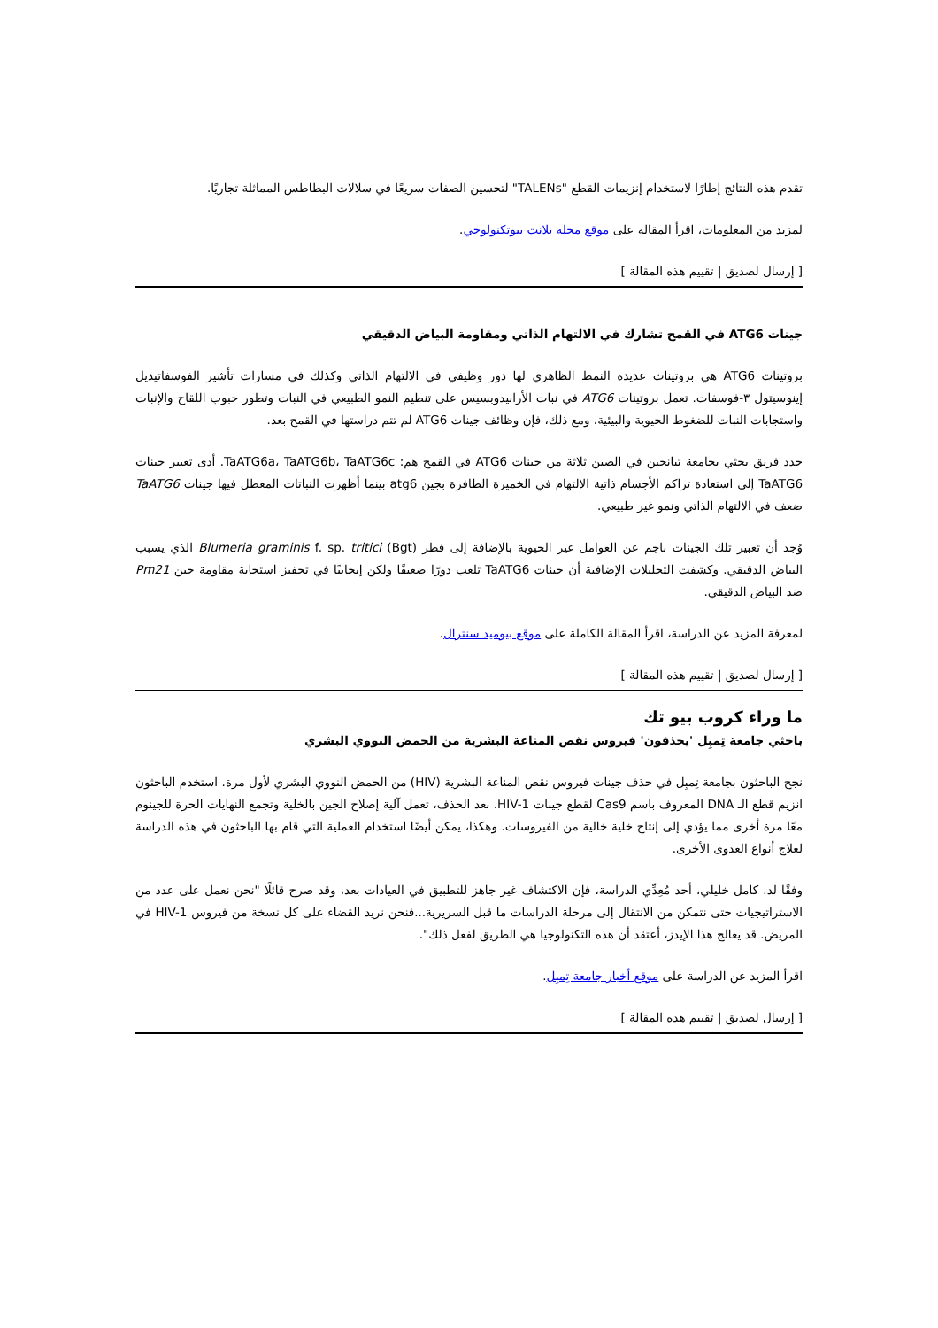تقدم هذه النتائج إطارًا لاستخدام إنزيمات القطع "TALENs" لتحسين الصفات سريعًا في سلالات البطاطس المماثلة تجاريًا.
لمزيد من المعلومات، اقرأ المقالة على موقع مجلة بلانت بيوتكنولوجي.
[ إرسال لصديق | تقييم هذه المقالة ]
جينات ATG6 في القمح تشارك في الالتهام الذاتي ومقاومة البياض الدقيقي
بروتينات ATG6 هي بروتينات عديدة النمط الظاهري لها دور وظيفي في الالتهام الذاتي وكذلك في مسارات تأشير الفوسفاتيديل إينوسيتول ٣-فوسفات. تعمل بروتينات ATG6 في نبات الأرابيدوبسيس على تنظيم النمو الطبيعي في النبات وتطور حبوب اللقاح والإنبات واستجابات النبات للضغوط الحيوية والبيئية، ومع ذلك، فإن وظائف جينات ATG6 لم تتم دراستها في القمح بعد.
حدد فريق بحثي بجامعة تيانجين في الصين ثلاثة من جينات ATG6 في القمح هم: TaATG6a، TaATG6b، TaATG6c. أدى تعبير جينات TaATG6 إلى استعادة تراكم الأجسام ذاتية الالتهام في الخميرة الطافرة بجين atg6 بينما أظهرت النباتات المعطل فيها جينات TaATG6 ضعف في الالتهام الذاتي ونمو غير طبيعي.
وُجد أن تعبير تلك الجينات ناجم عن العوامل غير الحيوية بالإضافة إلى فطر (Bgt) Blumeria graminis f. sp. tritici الذي يسبب البياض الدقيقي. وكشفت التحليلات الإضافية أن جينات TaATG6 تلعب دورًا ضعيفًا ولكن إيجابيًا في تحفيز استجابة مقاومة جين Pm21 ضد البياض الدقيقي.
لمعرفة المزيد عن الدراسة، اقرأ المقالة الكاملة على موقع بيوميد سنترال.
[ إرسال لصديق | تقييم هذه المقالة ]
ما وراء كروب بيو تك
باحثي جامعة تِمبِل 'يحذفون' فيروس نقص المناعة البشرية من الحمض النووي البشري
نجح الباحثون بجامعة تِمبِل في حذف جينات فيروس نقص المناعة البشرية (HIV) من الحمض النووي البشري لأول مرة. استخدم الباحثون انزيم قطع الـ DNA المعروف باسم Cas9 لقطع جينات HIV-1. بعد الحذف، تعمل آلية إصلاح الجين بالخلية وتجمع النهايات الحرة للجينوم معًا مرة أخرى مما يؤدي إلى إنتاج خلية خالية من الفيروسات. وهكذا، يمكن أيضًا استخدام العملية التي قام بها الباحثون في هذه الدراسة لعلاج أنواع العدوى الأخرى.
وفقًا لد. كامل خليلي، أحد مُعِدِّي الدراسة، فإن الاكتشاف غير جاهز للتطبيق في العيادات بعد، وقد صرح قائلًا "نحن نعمل على عدد من الاستراتيجيات حتى نتمكن من الانتقال إلى مرحلة الدراسات ما قبل السريرية...فنحن نريد القضاء على كل نسخة من فيروس HIV-1 في المريض. قد يعالج هذا الإيدز، أعتقد أن هذه التكنولوجيا هي الطريق لفعل ذلك".
اقرأ المزيد عن الدراسة على موقع أخبار جامعة تِمبِل.
[ إرسال لصديق | تقييم هذه المقالة ]